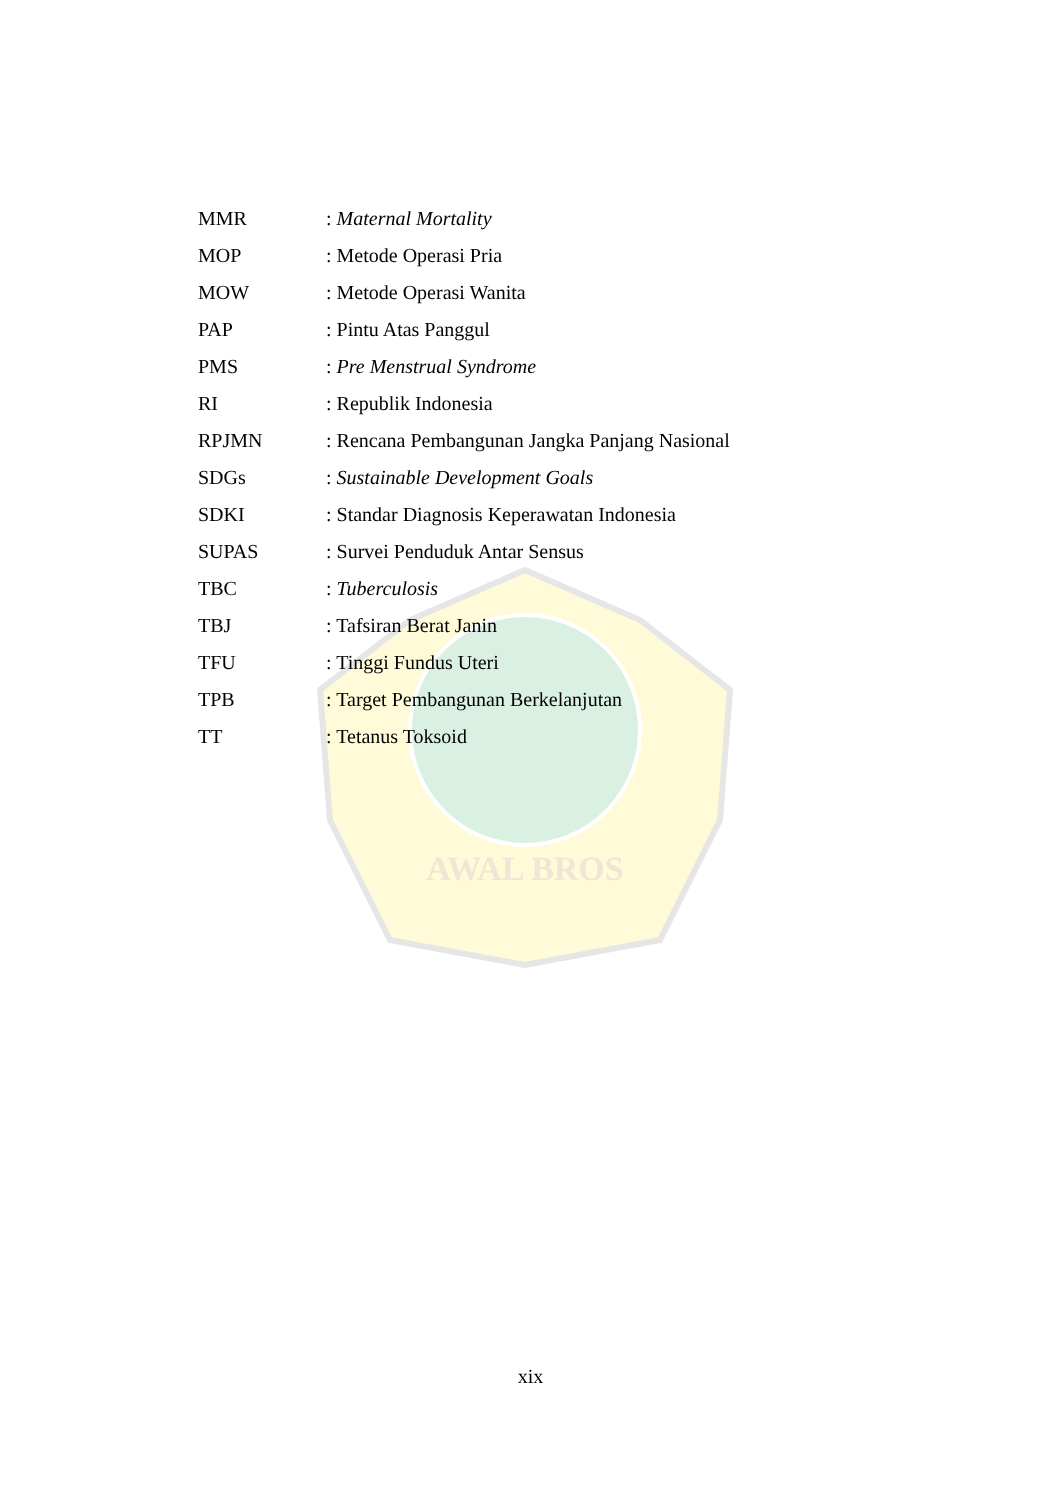AWAL BROS
| MMR | : Maternal Mortality |
| MOP | : Metode Operasi Pria |
| MOW | : Metode Operasi Wanita |
| PAP | : Pintu Atas Panggul |
| PMS | : Pre Menstrual Syndrome |
| RI | : Republik Indonesia |
| RPJMN | : Rencana Pembangunan Jangka Panjang Nasional |
| SDGs | : Sustainable Development Goals |
| SDKI | : Standar Diagnosis Keperawatan Indonesia |
| SUPAS | : Survei Penduduk Antar Sensus |
| TBC | : Tuberculosis |
| TBJ | : Tafsiran Berat Janin |
| TFU | : Tinggi Fundus Uteri |
| TPB | : Target Pembangunan Berkelanjutan |
| TT | : Tetanus Toksoid |
xix